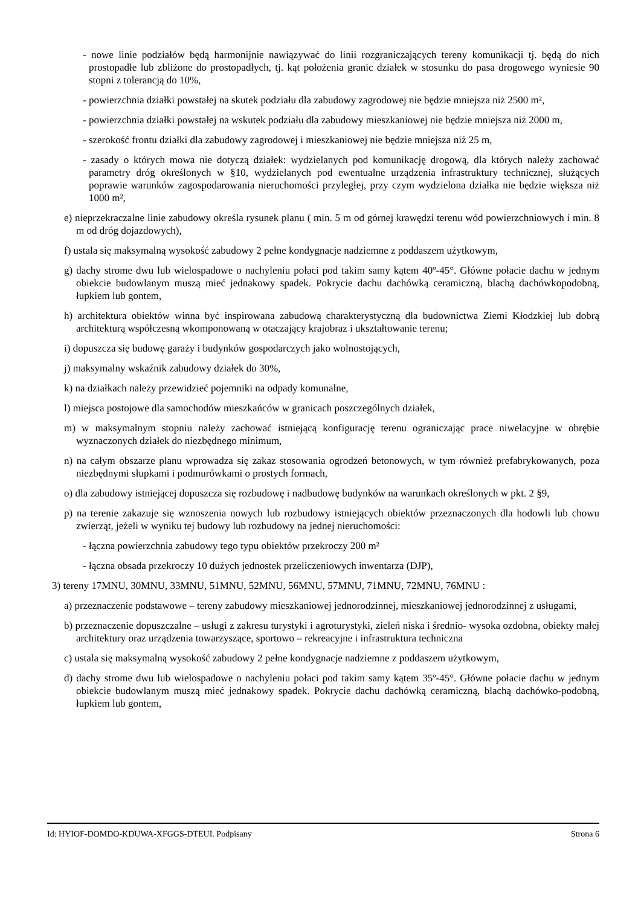- nowe linie podziałów będą harmonijnie nawiązywać do linii rozgraniczających tereny komunikacji tj. będą do nich prostopadłe lub zbliżone do prostopadłych, tj. kąt położenia granic działek w stosunku do pasa drogowego wyniesie 90 stopni z tolerancją do 10%,
- powierzchnia działki powstałej na skutek podziału dla zabudowy zagrodowej nie będzie mniejsza niż 2500 m²,
- powierzchnia działki powstałej na wskutek podziału dla zabudowy mieszkaniowej nie będzie mniejsza niż 2000 m,
- szerokość frontu działki dla zabudowy zagrodowej i mieszkaniowej nie będzie mniejsza niż 25 m,
- zasady o których mowa nie dotyczą działek: wydzielanych pod komunikację drogową, dla których należy zachować parametry dróg określonych w §10, wydzielanych pod ewentualne urządzenia infrastruktury technicznej, służących poprawie warunków zagospodarowania nieruchomości przyległej, przy czym wydzielona działka nie będzie większa niż 1000 m²,
e) nieprzekraczalne linie zabudowy określa rysunek planu ( min. 5 m od górnej krawędzi terenu wód powierzchniowych i min. 8 m od dróg dojazdowych),
f) ustala się maksymalną wysokość zabudowy 2 pełne kondygnacje nadziemne z poddaszem użytkowym,
g) dachy strome dwu lub wielospadowe o nachyleniu połaci pod takim samy kątem 40º-45°. Główne połacie dachu w jednym obiekcie budowlanym muszą mieć jednakowy spadek. Pokrycie dachu dachówką ceramiczną, blachą dachówkopodobną, łupkiem lub gontem,
h) architektura obiektów winna być inspirowana zabudową charakterystyczną dla budownictwa Ziemi Kłodzkiej lub dobrą architekturą współczesną wkomponowaną w otaczający krajobraz i ukształtowanie terenu;
i) dopuszcza się budowę garaży i budynków gospodarczych jako wolnostojących,
j) maksymalny wskaźnik zabudowy działek do 30%,
k) na działkach należy przewidzieć pojemniki na odpady komunalne,
l) miejsca postojowe dla samochodów mieszkańców w granicach poszczególnych działek,
m) w maksymalnym stopniu należy zachować istniejącą konfigurację terenu ograniczając prace niwelacyjne w obrębie wyznaczonych działek do niezbędnego minimum,
n) na całym obszarze planu wprowadza się zakaz stosowania ogrodzeń betonowych, w tym również prefabrykowanych, poza niezbędnymi słupkami i podmurówkami o prostych formach,
o) dla zabudowy istniejącej dopuszcza się rozbudowę i nadbudowę budynków na warunkach określonych w pkt. 2 §9,
p) na terenie zakazuje się wznoszenia nowych lub rozbudowy istniejących obiektów przeznaczonych dla hodowli lub chowu zwierząt, jeżeli w wyniku tej budowy lub rozbudowy na jednej nieruchomości:
- łączna powierzchnia zabudowy tego typu obiektów przekroczy 200 m²
- łączna obsada przekroczy 10 dużych jednostek przeliczeniowych inwentarza (DJP),
3) tereny 17MNU, 30MNU, 33MNU, 51MNU, 52MNU, 56MNU, 57MNU, 71MNU, 72MNU, 76MNU :
a) przeznaczenie podstawowe – tereny zabudowy mieszkaniowej jednorodzinnej, mieszkaniowej jednorodzinnej z usługami,
b) przeznaczenie dopuszczalne – usługi z zakresu turystyki i agroturystyki, zieleń niska i średnio- wysoka ozdobna, obiekty małej architektury oraz urządzenia towarzyszące, sportowo – rekreacyjne i infrastruktura techniczna
c) ustala się maksymalną wysokość zabudowy 2 pełne kondygnacje nadziemne z poddaszem użytkowym,
d) dachy strome dwu lub wielospadowe o nachyleniu połaci pod takim samy kątem 35º-45°. Główne połacie dachu w jednym obiekcie budowlanym muszą mieć jednakowy spadek. Pokrycie dachu dachówką ceramiczną, blachą dachówko-podobną, łupkiem lub gontem,
Id: HYIOF-DOMDO-KDUWA-XFGGS-DTEUI. Podpisany Strona 6